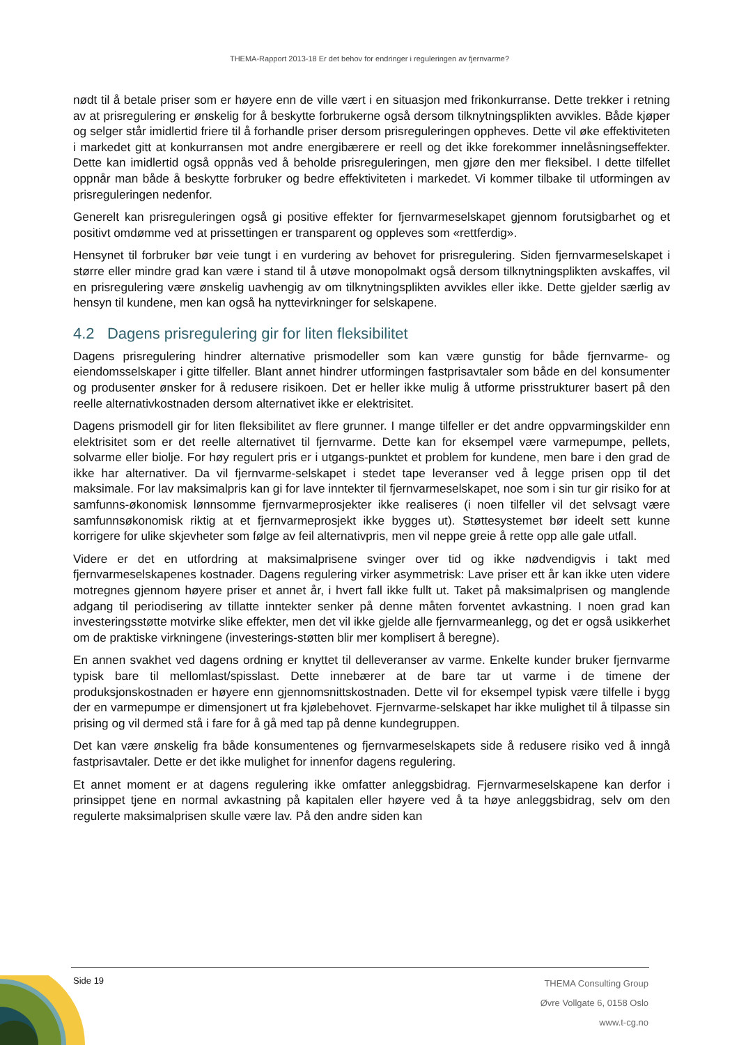THEMA-Rapport 2013-18 Er det behov for endringer i reguleringen av fjernvarme?
nødt til å betale priser som er høyere enn de ville vært i en situasjon med frikonkurranse. Dette trekker i retning av at prisregulering er ønskelig for å beskytte forbrukerne også dersom tilknytningsplikten avvikles. Både kjøper og selger står imidlertid friere til å forhandle priser dersom prisreguleringen oppheves. Dette vil øke effektiviteten i markedet gitt at konkurransen mot andre energibærere er reell og det ikke forekommer innelåsningseffekter. Dette kan imidlertid også oppnås ved å beholde prisreguleringen, men gjøre den mer fleksibel. I dette tilfellet oppnår man både å beskytte forbruker og bedre effektiviteten i markedet. Vi kommer tilbake til utformingen av prisreguleringen nedenfor.
Generelt kan prisreguleringen også gi positive effekter for fjernvarmeselskapet gjennom forutsigbarhet og et positivt omdømme ved at prissettingen er transparent og oppleves som «rettferdig».
Hensynet til forbruker bør veie tungt i en vurdering av behovet for prisregulering. Siden fjernvarmeselskapet i større eller mindre grad kan være i stand til å utøve monopolmakt også dersom tilknytningsplikten avskaffes, vil en prisregulering være ønskelig uavhengig av om tilknytningsplikten avvikles eller ikke. Dette gjelder særlig av hensyn til kundene, men kan også ha nyttevirkninger for selskapene.
4.2 Dagens prisregulering gir for liten fleksibilitet
Dagens prisregulering hindrer alternative prismodeller som kan være gunstig for både fjernvarme- og eiendomsselskaper i gitte tilfeller. Blant annet hindrer utformingen fastprisavtaler som både en del konsumenter og produsenter ønsker for å redusere risikoen. Det er heller ikke mulig å utforme prisstrukturer basert på den reelle alternativkostnaden dersom alternativet ikke er elektrisitet.
Dagens prismodell gir for liten fleksibilitet av flere grunner. I mange tilfeller er det andre oppvarmingskilder enn elektrisitet som er det reelle alternativet til fjernvarme. Dette kan for eksempel være varmepumpe, pellets, solvarme eller biolje. For høy regulert pris er i utgangs-punktet et problem for kundene, men bare i den grad de ikke har alternativer. Da vil fjernvarme-selskapet i stedet tape leveranser ved å legge prisen opp til det maksimale. For lav maksimalpris kan gi for lave inntekter til fjernvarmeselskapet, noe som i sin tur gir risiko for at samfunns-økonomisk lønnsomme fjernvarmeprosjekter ikke realiseres (i noen tilfeller vil det selvsagt være samfunnsøkonomisk riktig at et fjernvarmeprosjekt ikke bygges ut). Støttesystemet bør ideelt sett kunne korrigere for ulike skjevheter som følge av feil alternativpris, men vil neppe greie å rette opp alle gale utfall.
Videre er det en utfordring at maksimalprisene svinger over tid og ikke nødvendigvis i takt med fjernvarmeselskapenes kostnader. Dagens regulering virker asymmetrisk: Lave priser ett år kan ikke uten videre motregnes gjennom høyere priser et annet år, i hvert fall ikke fullt ut. Taket på maksimalprisen og manglende adgang til periodisering av tillatte inntekter senker på denne måten forventet avkastning. I noen grad kan investeringsstøtte motvirke slike effekter, men det vil ikke gjelde alle fjernvarmeanlegg, og det er også usikkerhet om de praktiske virkningene (investerings-støtten blir mer komplisert å beregne).
En annen svakhet ved dagens ordning er knyttet til delleveranser av varme. Enkelte kunder bruker fjernvarme typisk bare til mellomlast/spisslast. Dette innebærer at de bare tar ut varme i de timene der produksjonskostnaden er høyere enn gjennomsnittskostnaden. Dette vil for eksempel typisk være tilfelle i bygg der en varmepumpe er dimensjonert ut fra kjølebehovet. Fjernvarme-selskapet har ikke mulighet til å tilpasse sin prising og vil dermed stå i fare for å gå med tap på denne kundegruppen.
Det kan være ønskelig fra både konsumentenes og fjernvarmeselskapets side å redusere risiko ved å inngå fastprisavtaler. Dette er det ikke mulighet for innenfor dagens regulering.
Et annet moment er at dagens regulering ikke omfatter anleggsbidrag. Fjernvarmeselskapene kan derfor i prinsippet tjene en normal avkastning på kapitalen eller høyere ved å ta høye anleggsbidrag, selv om den regulerte maksimalprisen skulle være lav. På den andre siden kan
Side 19
THEMA Consulting Group
Øvre Vollgate 6, 0158 Oslo
www.t-cg.no